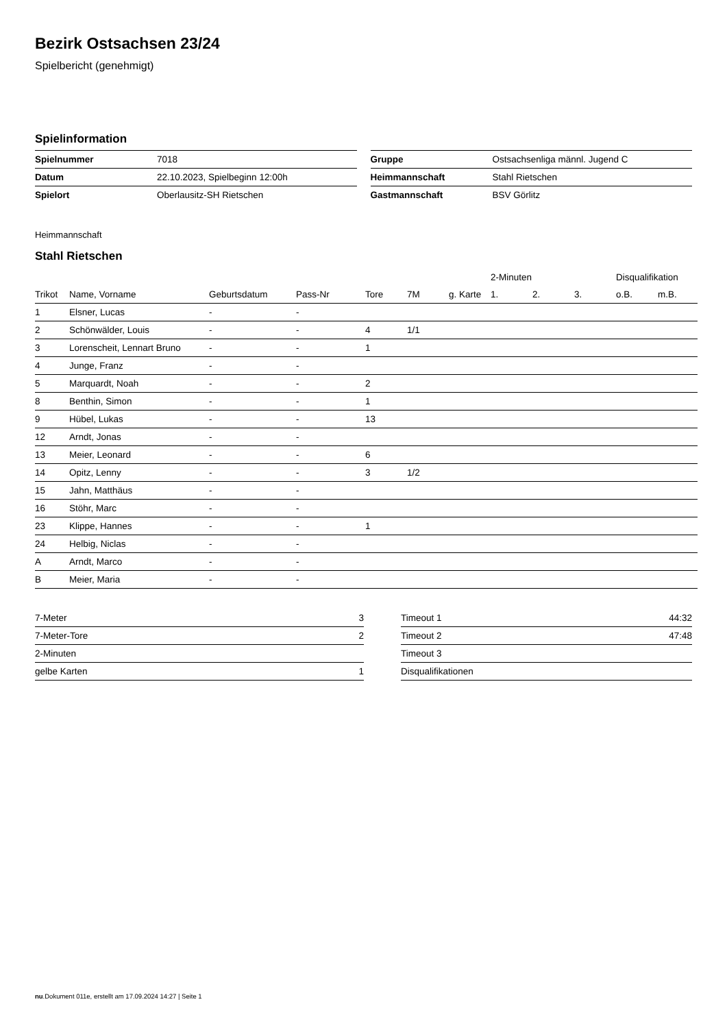Bezirk Ostsachsen 23/24
Spielbericht (genehmigt)
Spielinformation
| Spielnummer | 7018 |
| Datum | 22.10.2023, Spielbeginn 12:00h |
| Spielort | Oberlausitz-SH Rietschen |
| Gruppe | Ostsachsenliga männl. Jugend C |
| Heimmannschaft | Stahl Rietschen |
| Gastmannschaft | BSV Görlitz |
Heimmannschaft
Stahl Rietschen
| | | | | | | | 2-Minuten | | | Disqualifikation | |
| --- | --- | --- | --- | --- | --- | --- | --- | --- | --- | --- | --- |
| Trikot | Name, Vorname | Geburtsdatum | Pass-Nr | Tore | 7M | g. Karte | 1. | 2. | 3. | o.B. | m.B. |
| 1 | Elsner, Lucas | - | - | | | | | | | | |
| 2 | Schönwälder, Louis | - | - | 4 | 1/1 | | | | | | |
| 3 | Lorenscheit, Lennart Bruno | - | - | 1 | | | | | | | |
| 4 | Junge, Franz | - | - | | | | | | | | |
| 5 | Marquardt, Noah | - | - | 2 | | | | | | | |
| 8 | Benthin, Simon | - | - | 1 | | | | | | | |
| 9 | Hübel, Lukas | - | - | 13 | | | | | | | |
| 12 | Arndt, Jonas | - | - | | | | | | | | |
| 13 | Meier, Leonard | - | - | 6 | | | | | | | |
| 14 | Opitz, Lenny | - | - | 3 | 1/2 | | | | | | |
| 15 | Jahn, Matthäus | - | - | | | | | | | | |
| 16 | Stöhr, Marc | - | - | | | | | | | | |
| 23 | Klippe, Hannes | - | - | 1 | | | | | | | |
| 24 | Helbig, Niclas | - | - | | | | | | | | |
| A | Arndt, Marco | - | - | | | | | | | | |
| B | Meier, Maria | - | - | | | | | | | | |
| 7-Meter | 3 |
| 7-Meter-Tore | 2 |
| 2-Minuten | |
| gelbe Karten | 1 |
| Timeout 1 | 44:32 |
| Timeout 2 | 47:48 |
| Timeout 3 | |
| Disqualifikationen | |
nu.Dokument 011e, erstellt am 17.09.2024 14:27 | Seite 1